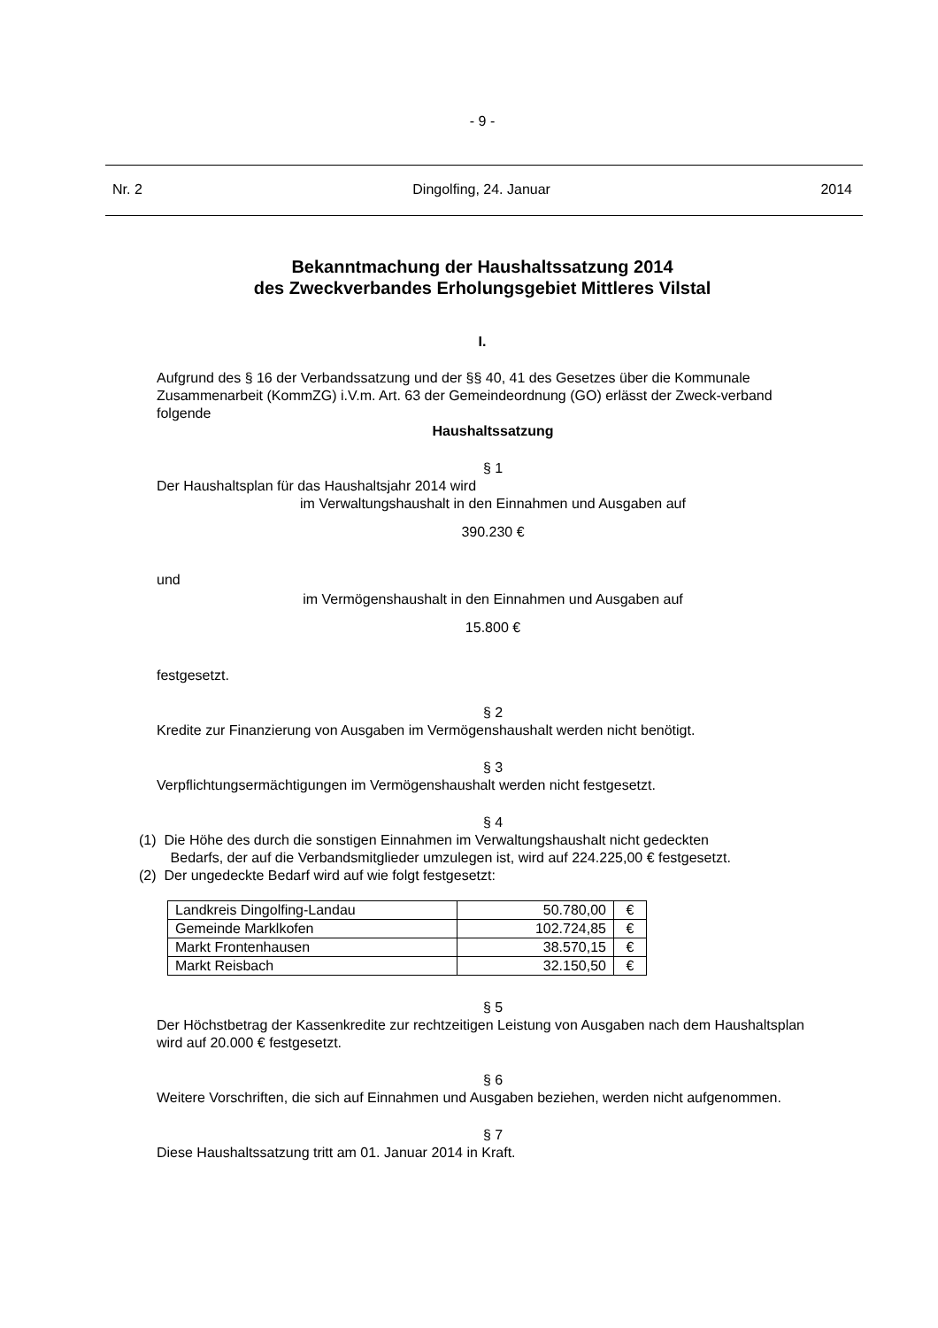- 9 -
Nr. 2 Dingolfing, 24. Januar 2014
Bekanntmachung der Haushaltssatzung 2014
des Zweckverbandes Erholungsgebiet Mittleres Vilstal
I.
Aufgrund des § 16 der Verbandssatzung und der §§ 40, 41 des Gesetzes über die Kommunale Zusammenarbeit (KommZG) i.V.m. Art. 63 der Gemeindeordnung (GO) erlässt der Zweck-verband folgende
Haushaltssatzung
§ 1
Der Haushaltsplan für das Haushaltsjahr 2014 wird
im Verwaltungshaushalt in den Einnahmen und Ausgaben auf
390.230 €
und
im Vermögenshaushalt in den Einnahmen und Ausgaben auf
15.800 €
festgesetzt.
§ 2
Kredite zur Finanzierung von Ausgaben im Vermögenshaushalt werden nicht benötigt.
§ 3
Verpflichtungsermächtigungen im Vermögenshaushalt werden nicht festgesetzt.
§ 4
(1) Die Höhe des durch die sonstigen Einnahmen im Verwaltungshaushalt nicht gedeckten
Bedarfs, der auf die Verbandsmitglieder umzulegen ist, wird auf 224.225,00 € festgesetzt.
(2) Der ungedeckte Bedarf wird auf wie folgt festgesetzt:
| Landkreis Dingolfing-Landau | 50.780,00 | € |
| Gemeinde Marklkofen | 102.724,85 | € |
| Markt Frontenhausen | 38.570,15 | € |
| Markt Reisbach | 32.150,50 | € |
§ 5
Der Höchstbetrag der Kassenkredite zur rechtzeitigen Leistung von Ausgaben nach dem Haushaltsplan wird auf 20.000 € festgesetzt.
§ 6
Weitere Vorschriften, die sich auf Einnahmen und Ausgaben beziehen, werden nicht aufgenommen.
§ 7
Diese Haushaltssatzung tritt am 01. Januar 2014 in Kraft.